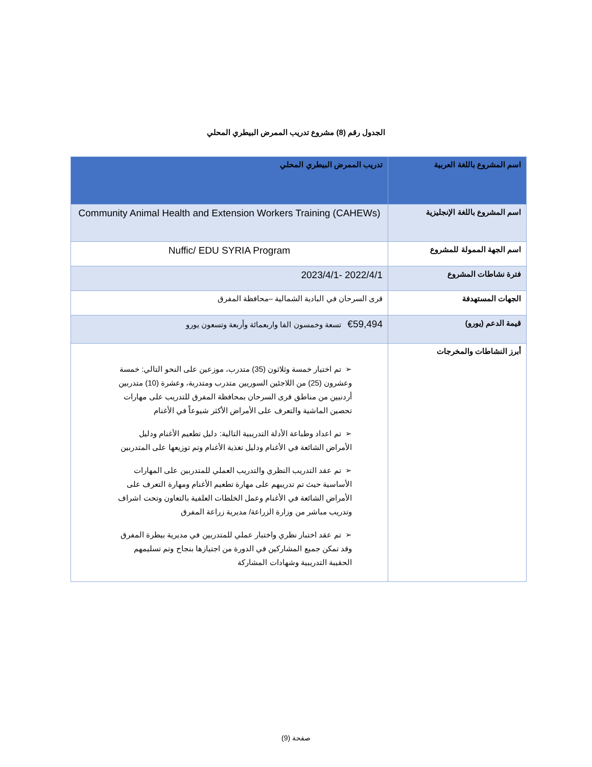الجدول رقم (8) مشروع تدريب الممرض البيطري المحلي
| اسم المشروع باللغة العربية | تدريب الممرض البيطري المحلي |
| اسم المشروع باللغة الإنجليزية | Community Animal Health and Extension Workers Training (CAHEWs) |
| اسم الجهة الممولة للمشروع | Nuffic/ EDU SYRIA Program |
| فترة نشاطات المشروع | 2022/4/1 -2023/4/1 |
| الجهات المستهدفة | قرى السرحان في البادية الشمالية –محافظة المفرق |
| قيمة الدعم (يورو) | €59,494 تسعة وخمسون الفا واربعمائة وأربعة وتسعون يورو |
| أبرز النشاطات والمخرجات | ➢ تم اختيار خمسة وثلاثون (35) متدرب، موزعين على النحو التالي: خمسة وعشرون (25) من اللاجئين السوريين متدرب ومتدربة، وعشرة (10) متدربين أردنيين من مناطق قرى السرحان بمحافظة المفرق للتدريب على مهارات تحصين الماشية والتعرف على الأمراض الأكثر شيوعاً في الأغنام ➢ تم اعداد وطباعة الأدلة التدريبية التالية: دليل تطعيم الأغنام ودليل الأمراض الشائعة في الأغنام ودليل تغذية الأغنام وتم توزيعها على المتدربين ➢ تم عقد التدريب النظري والتدريب العملي للمتدربين على المهارات الأساسية حيث تم تدريبهم على مهارة تطعيم الأغنام ومهارة التعرف على الأمراض الشائعة في الأغنام وعمل الخلطات العلفية بالتعاون وتحت اشراف وتدريب مباشر من وزارة الزراعة/ مديرية زراعة المفرق ➢ تم عقد اختبار نظري واختبار عملي للمتدربين في مديرية بيطرة المفرق وقد تمكن جميع المشاركين في الدورة من اجتيازها بنجاح وتم تسليمهم الحقيبة التدريبية وشهادات المشاركة |
صفحة (9)